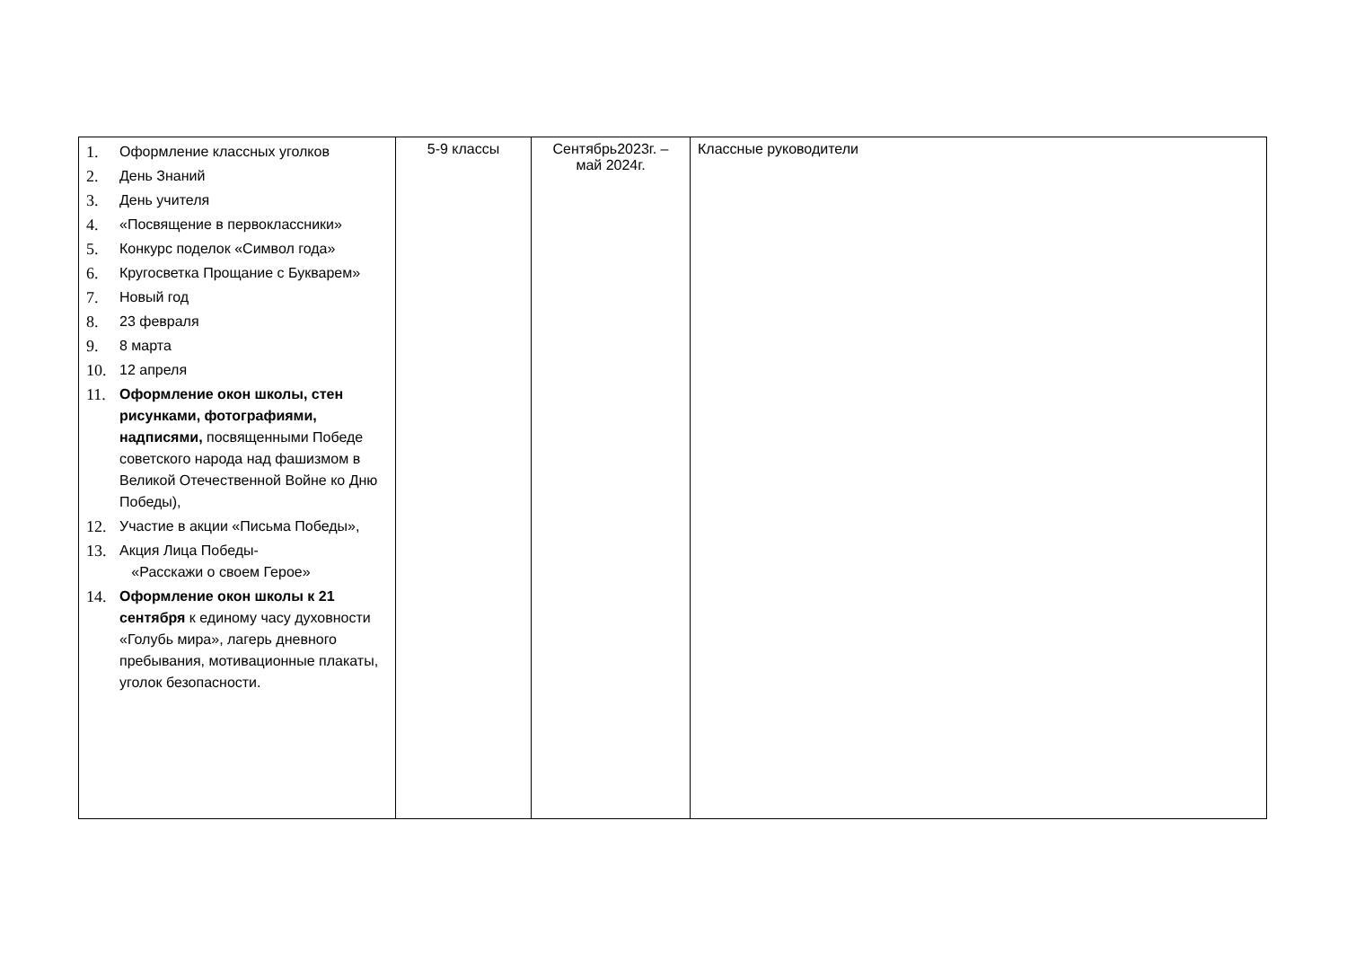| 1. Оформление классных уголков 2. День Знаний 3. День учителя 4. «Посвящение в первоклассники» 5. Конкурс поделок «Символ года» 6. Кругосветка Прощание с Букварем» 7. Новый год 8. 23 февраля 9. 8 марта 10. 12 апреля 11. Оформление окон школы, стен рисунками, фотографиями, надписями, посвященными Победе советского народа над фашизмом в Великой Отечественной Войне ко Дню Победы), 12. Участие в акции «Письма Победы», 13. Акция Лица Победы- «Расскажи о своем Герое» 14. Оформление окон школы к 21 сентября к единому часу духовности «Голубь мира», лагерь дневного пребывания, мотивационные плакаты, уголок безопасности. | 5-9 классы | Сентябрь2023г. – май 2024г. | Классные руководители |